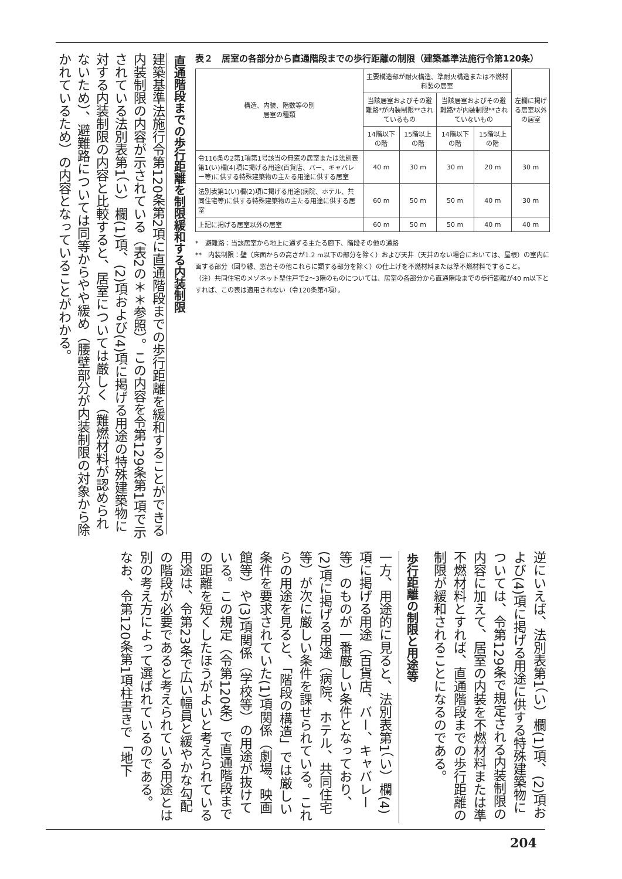直通階段までの歩行距離を制限緩和する内装制限
建築基準法施行令第120条第2項に直通階段までの歩行距離を緩和することができる内装制限の内容が示されている（表2の＊＊参照）。この内容を令第129条第1項で示されている法別表第1（い）欄(1)項、(2)項および(4)項に掲げる用途の特殊建築物に対する内装制限の内容と比較すると、居室については厳しく（難燃材料が認められないため）、避難路については同等からやや緩め（腰壁部分が内装制限の対象から除かれているため）の内容となっていることがわかる。
表２　居室の各部分から直通階段までの歩行距離の制限（建築基準法施行令第120条）
| 構造、内装、階数等の別 居室の種類 | 主要構造部が耐火構造、準耐火構造または不燃材料製の居室 | | | | 左欄に掲げる居室以外の居室 |
| --- | --- | --- | --- | --- | --- |
| | 当該居室およびその避難路*が内装制限**されているもの | | 当該居室およびその避難路*が内装制限**されていないもの | | |
| | 14階以下の階 | 15階以上の階 | 14階以下の階 | 15階以上の階 | |
| 令116条の2第1項第1号該当の無窓の居室または法別表第1(い)欄(4)項に掲げる用途(百貨店、バー、キャバレー等)に供する特殊建築物の主たる用途に供する居室 | 40 m | 30 m | 30 m | 20 m | 30 m |
| 法別表第1(い)欄(2)項に掲げる用途(病院、ホテル、共同住宅等)に供する特殊建築物の主たる用途に供する居室 | 60 m | 50 m | 50 m | 40 m | 30 m |
| 上記に掲げる居室以外の居室 | 60 m | 50 m | 50 m | 40 m | 40 m |
*　避難路：当該居室から地上に通ずる主たる廊下、階段その他の通路
**　内装制限：壁（床面からの高さが1.2 m以下の部分を除く）および天井（天井のない場合においては、屋根）の室内に面する部分（回り縁、窓台その他これらに類する部分を除く）の仕上げを不燃材料または準不燃材料ですること。
（注）共同住宅のメゾネット型住戸で2～3階のものについては、居室の各部分から直通階段までの歩行距離が40 m以下とすれば、この表は適用されない（令120条第4項）。
逆にいえば、法別表第1（い）欄(1)項、(2)項および(4)項に掲げる用途に供する特殊建築物については、令第129条で規定される内装制限の内容に加えて、居室の内装を不燃材料または準不燃材料とすれば、直通階段までの歩行距離の制限が緩和されることになるのである。
歩行距離の制限と用途等
一方、用途的に見ると、法別表第1（い）欄(4)項に掲げる用途（百貨店、バー、キャバレー等）のものが一番厳しい条件となっており、(2)項に掲げる用途（病院、ホテル、共同住宅等）が次に厳しい条件を課せられている。これらの用途を見ると、「階段の構造」では厳しい条件を要求されていた(1)項関係（劇場、映画館等）や(3)項関係（学校等）の用途が抜けている。この規定（令第120条）で直通階段までの距離を短くしたほうがよいと考えられている用途は、令第23条で広い幅員と緩やかな勾配の階段が必要であると考えられている用途とは別の考え方によって選ばれているのである。
なお、令第120条第1項柱書きで「地下
204